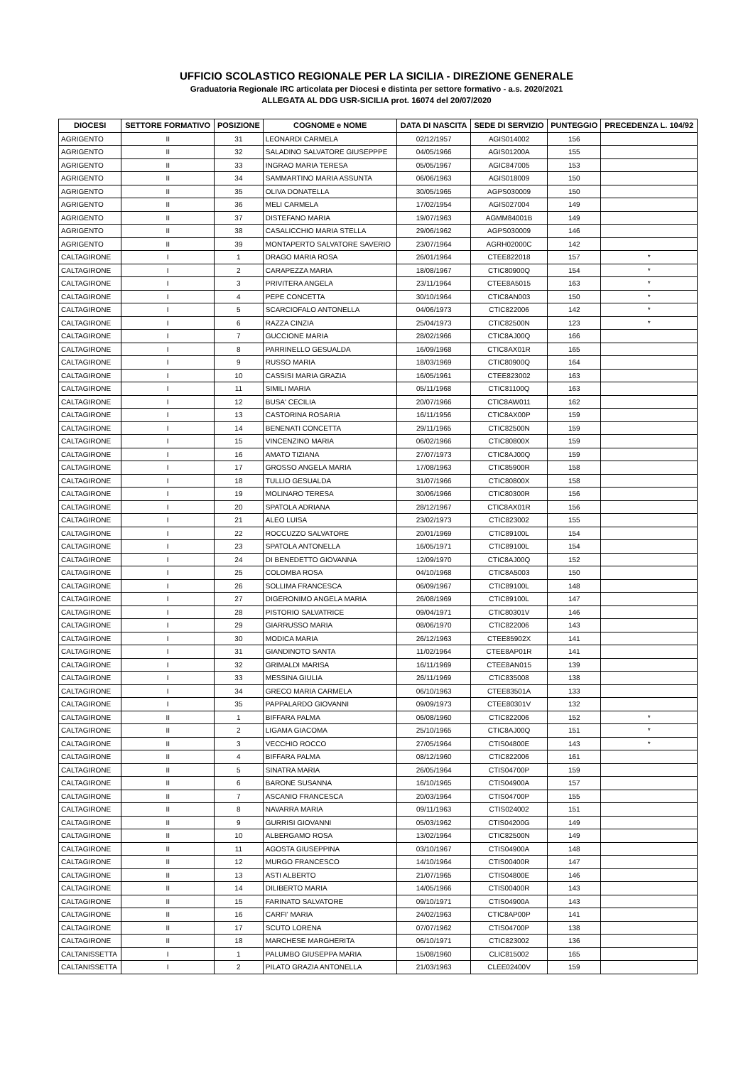UFFICIO SCOLASTICO REGIONALE PER LA SICILIA - DIREZIONE GENERALE
Graduatoria Regionale IRC articolata per Diocesi e distinta per settore formativo - a.s. 2020/2021
ALLEGATA AL DDG USR-SICILIA prot. 16074 del 20/07/2020
| DIOCESI | SETTORE FORMATIVO | POSIZIONE | COGNOME e NOME | DATA DI NASCITA | SEDE DI SERVIZIO | PUNTEGGIO | PRECEDENZA L. 104/92 |
| --- | --- | --- | --- | --- | --- | --- | --- |
| AGRIGENTO | II | 31 | LEONARDI CARMELA | 02/12/1957 | AGIS014002 | 156 | |
| AGRIGENTO | II | 32 | SALADINO SALVATORE GIUSEPPPE | 04/05/1966 | AGIS01200A | 155 | |
| AGRIGENTO | II | 33 | INGRAO MARIA TERESA | 05/05/1967 | AGIC847005 | 153 | |
| AGRIGENTO | II | 34 | SAMMARTINO MARIA ASSUNTA | 06/06/1963 | AGIS018009 | 150 | |
| AGRIGENTO | II | 35 | OLIVA DONATELLA | 30/05/1965 | AGPS030009 | 150 | |
| AGRIGENTO | II | 36 | MELI CARMELA | 17/02/1954 | AGIS027004 | 149 | |
| AGRIGENTO | II | 37 | DISTEFANO MARIA | 19/07/1963 | AGMM84001B | 149 | |
| AGRIGENTO | II | 38 | CASALICCHIO MARIA STELLA | 29/06/1962 | AGPS030009 | 146 | |
| AGRIGENTO | II | 39 | MONTAPERTO SALVATORE SAVERIO | 23/07/1964 | AGRH02000C | 142 | |
| CALTAGIRONE | I | 1 | DRAGO MARIA ROSA | 26/01/1964 | CTEE822018 | 157 | * |
| CALTAGIRONE | I | 2 | CARAPEZZA MARIA | 18/08/1967 | CTIC80900Q | 154 | * |
| CALTAGIRONE | I | 3 | PRIVITERA ANGELA | 23/11/1964 | CTEE8A5015 | 163 | * |
| CALTAGIRONE | I | 4 | PEPE CONCETTA | 30/10/1964 | CTIC8AN003 | 150 | * |
| CALTAGIRONE | I | 5 | SCARCIOFALO ANTONELLA | 04/06/1973 | CTIC822006 | 142 | * |
| CALTAGIRONE | I | 6 | RAZZA CINZIA | 25/04/1973 | CTIC82500N | 123 | * |
| CALTAGIRONE | I | 7 | GUCCIONE MARIA | 28/02/1966 | CTIC8AJ00Q | 166 | |
| CALTAGIRONE | I | 8 | PARRINELLO GESUALDA | 16/09/1968 | CTIC8AX01R | 165 | |
| CALTAGIRONE | I | 9 | RUSSO MARIA | 18/03/1969 | CTIC80900Q | 164 | |
| CALTAGIRONE | I | 10 | CASSISI MARIA GRAZIA | 16/05/1961 | CTEE823002 | 163 | |
| CALTAGIRONE | I | 11 | SIMILI MARIA | 05/11/1968 | CTIC81100Q | 163 | |
| CALTAGIRONE | I | 12 | BUSA' CECILIA | 20/07/1966 | CTIC8AW011 | 162 | |
| CALTAGIRONE | I | 13 | CASTORINA ROSARIA | 16/11/1956 | CTIC8AX00P | 159 | |
| CALTAGIRONE | I | 14 | BENENATI CONCETTA | 29/11/1965 | CTIC82500N | 159 | |
| CALTAGIRONE | I | 15 | VINCENZINO MARIA | 06/02/1966 | CTIC80800X | 159 | |
| CALTAGIRONE | I | 16 | AMATO TIZIANA | 27/07/1973 | CTIC8AJ00Q | 159 | |
| CALTAGIRONE | I | 17 | GROSSO ANGELA MARIA | 17/08/1963 | CTIC85900R | 158 | |
| CALTAGIRONE | I | 18 | TULLIO GESUALDA | 31/07/1966 | CTIC80800X | 158 | |
| CALTAGIRONE | I | 19 | MOLINARO TERESA | 30/06/1966 | CTIC80300R | 156 | |
| CALTAGIRONE | I | 20 | SPATOLA ADRIANA | 28/12/1967 | CTIC8AX01R | 156 | |
| CALTAGIRONE | I | 21 | ALEO LUISA | 23/02/1973 | CTIC823002 | 155 | |
| CALTAGIRONE | I | 22 | ROCCUZZO SALVATORE | 20/01/1969 | CTIC89100L | 154 | |
| CALTAGIRONE | I | 23 | SPATOLA ANTONELLA | 16/05/1971 | CTIC89100L | 154 | |
| CALTAGIRONE | I | 24 | DI BENEDETTO GIOVANNA | 12/09/1970 | CTIC8AJ00Q | 152 | |
| CALTAGIRONE | I | 25 | COLOMBA ROSA | 04/10/1968 | CTIC8A5003 | 150 | |
| CALTAGIRONE | I | 26 | SOLLIMA FRANCESCA | 06/09/1967 | CTIC89100L | 148 | |
| CALTAGIRONE | I | 27 | DIGERONIMO ANGELA MARIA | 26/08/1969 | CTIC89100L | 147 | |
| CALTAGIRONE | I | 28 | PISTORIO SALVATRICE | 09/04/1971 | CTIC80301V | 146 | |
| CALTAGIRONE | I | 29 | GIARRUSSO MARIA | 08/06/1970 | CTIC822006 | 143 | |
| CALTAGIRONE | I | 30 | MODICA MARIA | 26/12/1963 | CTEE85902X | 141 | |
| CALTAGIRONE | I | 31 | GIANDINOTO SANTA | 11/02/1964 | CTEE8AP01R | 141 | |
| CALTAGIRONE | I | 32 | GRIMALDI MARISA | 16/11/1969 | CTEE8AN015 | 139 | |
| CALTAGIRONE | I | 33 | MESSINA GIULIA | 26/11/1969 | CTIC835008 | 138 | |
| CALTAGIRONE | I | 34 | GRECO MARIA CARMELA | 06/10/1963 | CTEE83501A | 133 | |
| CALTAGIRONE | I | 35 | PAPPALARDO GIOVANNI | 09/09/1973 | CTEE80301V | 132 | |
| CALTAGIRONE | II | 1 | BIFFARA PALMA | 06/08/1960 | CTIC822006 | 152 | * |
| CALTAGIRONE | II | 2 | LIGAMA GIACOMA | 25/10/1965 | CTIC8AJ00Q | 151 | * |
| CALTAGIRONE | II | 3 | VECCHIO ROCCO | 27/05/1964 | CTIS04800E | 143 | * |
| CALTAGIRONE | II | 4 | BIFFARA PALMA | 08/12/1960 | CTIC822006 | 161 | |
| CALTAGIRONE | II | 5 | SINATRA MARIA | 26/05/1964 | CTIS04700P | 159 | |
| CALTAGIRONE | II | 6 | BARONE SUSANNA | 16/10/1965 | CTIS04900A | 157 | |
| CALTAGIRONE | II | 7 | ASCANIO FRANCESCA | 20/03/1964 | CTIS04700P | 155 | |
| CALTAGIRONE | II | 8 | NAVARRA MARIA | 09/11/1963 | CTIS024002 | 151 | |
| CALTAGIRONE | II | 9 | GURRISI GIOVANNI | 05/03/1962 | CTIS04200G | 149 | |
| CALTAGIRONE | II | 10 | ALBERGAMO ROSA | 13/02/1964 | CTIC82500N | 149 | |
| CALTAGIRONE | II | 11 | AGOSTA GIUSEPPINA | 03/10/1967 | CTIS04900A | 148 | |
| CALTAGIRONE | II | 12 | MURGO FRANCESCO | 14/10/1964 | CTIS00400R | 147 | |
| CALTAGIRONE | II | 13 | ASTI ALBERTO | 21/07/1965 | CTIS04800E | 146 | |
| CALTAGIRONE | II | 14 | DILIBERTO MARIA | 14/05/1966 | CTIS00400R | 143 | |
| CALTAGIRONE | II | 15 | FARINATO SALVATORE | 09/10/1971 | CTIS04900A | 143 | |
| CALTAGIRONE | II | 16 | CARFI' MARIA | 24/02/1963 | CTIC8AP00P | 141 | |
| CALTAGIRONE | II | 17 | SCUTO LORENA | 07/07/1962 | CTIS04700P | 138 | |
| CALTAGIRONE | II | 18 | MARCHESE MARGHERITA | 06/10/1971 | CTIC823002 | 136 | |
| CALTANISSETTA | I | 1 | PALUMBO GIUSEPPA MARIA | 15/08/1960 | CLIC815002 | 165 | |
| CALTANISSETTA | I | 2 | PILATO GRAZIA ANTONELLA | 21/03/1963 | CLEE02400V | 159 | |